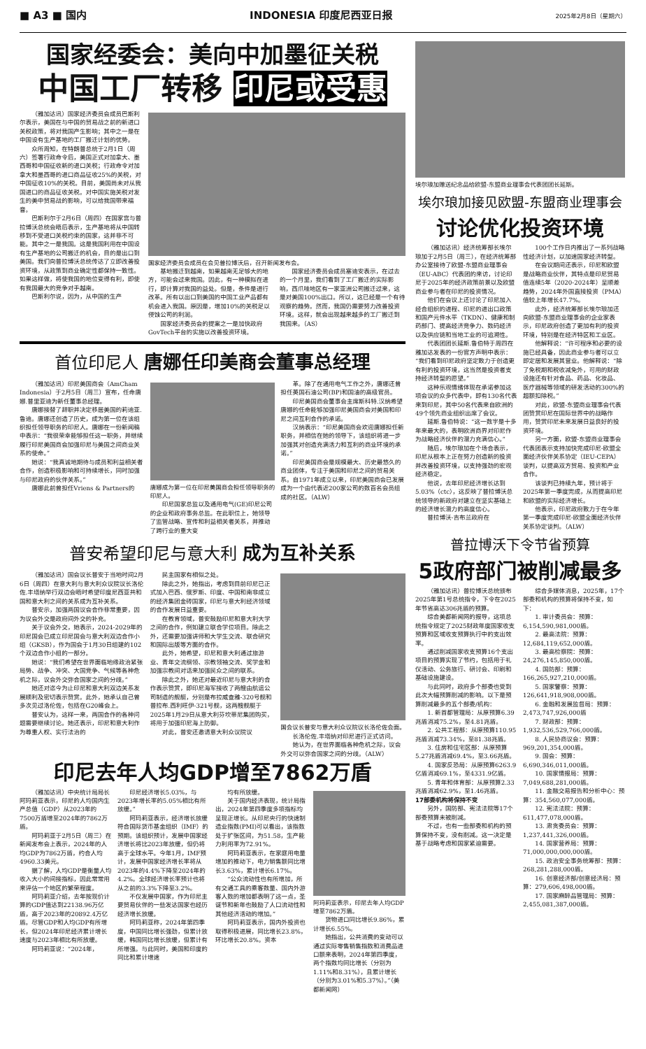■ A3 ■ 国内 INDONESIA 印度尼西亚日报 2025年2月8日（星期六）
国家经委会：美向中加墨征关税
中国工厂转移 印尼或受惠
（雅加达讯）国家经济委员会成员巴斯利尔表示，美国在与中国的贸易战之前的新进口关税政策，将对我国产生影响；其中之一是在中国设有生产基地的工厂搬迁计划的优势。
众所周知，在特朗普总统于2月1日（周六）签署行政命令后，美国正式对加拿大、墨西哥和中国征收新的进口关税；行政命令对加拿大和墨西哥的进口商品征收25%的关税，对中国征收10%的关税。目前，美国尚未对从我国进口的商品征收关税。对中国实施关税对发生的美中贸易战的影响，可以给我国带来福音。
巴斯利尔于2月6日（周四）在国家宫与普拉博沃总统会晤后表示，生产基地将从中国转移到不受进口关税约束的国家，这并非不可能。其中之一是我国。这是我国利用在中国设有生产基地的公司搬迁的机会，目的是出口到美国。我们向普拉博沃总统传达了立即改善投资环境，从政策到商业确定性都保持一致性。如果这样做，将使我国的地位变得有利，即使有我国最大的竞争对手越南。
巴斯利尔说，因为，从中国的生产
国家经济委员会成员在会见普拉博沃后，召开新闻发布会。
基地搬迁到越南，如果越南无足够大的地方，可能会过来我国。因此，有一种模拟在进行，即计算对我国的益处。但是，条件是进行改革。所有以出口到美国的中国工业产品都有机会进入我国。原因是，增加10%的关税足以侵蚀公司的利润。
国家经济委员会的提案之一是加快政府GovTech平台的实施以改善投资环境。
国家经济委员会成员塞迪安表示，在过去的一个月里，我们看到了工厂搬迁的实际影响，西爪哇地区有一家亚洲公司搬迁过来，这是对美国100%出口。所以，这已经是一个有待观察的趋势。然而，我国仍需要努力改善投资环境。这样，就会出现越来越多的工厂搬迁到我国来。（AS）
首位印尼人 唐娜任印美商会董事总经理
（雅加达讯）印尼美国商会（AmCham Indonesia）于2月5日（周三）宣布，任命唐娜.普里亚迪为新任董事总经理。
唐娜接替了辞职并决定移居美国的莉迪亚.鲁迪。唐娜还创造了历史，成为第一位在该组织担任领导职务的印尼人。唐娜在一份新闻稿中表示：“我很荣幸能够担任这一职务，并继续履行印尼美国商会加强印尼与美国之间商业关系的使命。”
她说：“我真诚地期待与成员和利益相关者合作，创造积极影响和可持续增长，同时加强与印尼政府的伙伴关系。”
唐娜此前曾担任Vriens & Partners的
唐娜成为第一位在印尼美国商会担任领导职务的印尼人。
印尼国家总监以及通用电气(GE)印尼公司的企业和政府事务总监。在此职位上，她领导了监管战略、宣传和利益相关者关系，并推动了跨行业的重大变
革。除了在通用电气工作之外，唐娜还曾担任英国石油公司(BP)和国油的高级官员。
印尼美国商会董事会主席斯科特.汉纳希望唐娜的任命能够加强印尼美国商会对美国和印尼之间互利合作的承诺。
汉纳表示：“印尼美国商会欢迎唐娜担任新职务，并相信在她的领导下，该组织将进一步加强其对创造充满活力和互利的商业环境的承诺。”
印尼美国商会是规模最大、历史最悠久的商业团体，专注于美国和印尼之间的贸易关系。自1971年成立以来，印尼美国商会已发展成为一个由代表近200家公司的数百名会员组成的社区。（ALW）
普安希望印尼与意大利 成为互补关系
（雅加达讯）国会议长普安于当地时间2月6日（周四）在意大利与意大利众议院议长洛伦佐.丰塔纳举行双边会晤时希望印度尼西亚共和国和意大利之间的关系成为互补关系。
普安示，加强两国议会合作非常重要，因为议会外交是政府间外交的补充。
关于议会外交，她表示，2024-2029年的印尼国会已成立印尼国会与意大利双边合作小组（GKSB），作为国会于1月30日组建的102个双边合作小组的一部分。
她说：“我们希望在世界面临地缘政治紧张局势、战争、冲突、大国竞争、气候等各种危机之际，议会外交弥合国家之间的分歧。”
她还对迄今为止印尼和意大利双边关系发展顺利及密切表示赞赏。此外，她承认自己曾多次见过洛伦佐，包括在G20峰会上。
普安认为，这样一来，两国合作的各种问题需要继续讨论。她还表示，印尼和意大利作为尊重人权、实行法治的
民主国家有相似之处。
除此之外，她指出，考虑到目前印尼已正式加入巴西、俄罗斯、印度、中国和南非成立的经济集团金砖国家，印尼与意大利经济领域的合作发展日益重要。
在教育领域，普安鼓励印尼和意大利大学之间的合作，例如建立联合学位项目。除此之外，还需要加强讲师和大学生交流、联合研究和国际出版等方面的合作。
此外，她希望，印尼和意大利通过旅游业、青年交流纲领、宗教领袖交流、奖学金和加强宗教间对话来加强民众之间的联系。
除此之外，她还对最近印尼与意大利的合作表示赞赏，即印尼海军接收了两艘由航运公司制造的舰艇，分别是布拉威查雅-320号舰和普拉布.西利旺伊-321号舰，这两艘舰艇于2025年1月29日从意大利芬坎蒂尼集团购买，将用于加强印尼海上防御。
对此，普安还邀请意大利众议院议
国会议长普安与意大利众议院议长洛伦佐会面。
长洛伦佐.丰塔纳对印尼进行正式访问。
她认为，在世界面临各种危机之际，议会外交可以弥合国家之间的分歧。（ALW）
印尼去年人均GDP增至7862万盾
（雅加达讯）中央统计局局长阿玛莉亚表示，印尼的人均国内生产总值（GDP）从2023年的7500万盾增至2024年的7862万盾。
阿玛莉亚于2月5日（周三）在新闻发布会上表示，2024年的人均GDP为7862万盾，约合人均4960.33美元。
据了解，人均GDP是衡量人均收入大小的间接指标，因此常常用来评估一个地区的繁荣程度。
阿玛莉亚介绍，去年按现价计算的GDP值达到22138.96万亿盾，高于2023年的20892.4万亿盾。尽管GDP和人均GDP有所增长，但2024年印尼经济累计增长速度与2023年相比有所放缓。
阿玛莉亚说：“2024年，
印尼经济增长5.03%，与2023年增长率的5.05%相比有所放缓。”
阿玛莉亚表示，经济增长放缓符合国际货币基金组织（IMF）的预期。该组织预计，发展中国家经济增长将比2023年放缓，但仍将高于全球水平。今年1月，IMF预计，发展中国家经济增长率将从2023年的4.4%下降至2024年的4.2%。全球经济增长率预计也将从之前的3.3%下降至3.2%。
不仅发展中国家，作为印尼主要贸易伙伴的一些发达国家也经历经济增长放缓。
阿玛莉亚称，2024年第四季度，中国同比增长强劲，但累计放缓，韩国同比增长放缓，但累计有所增强。与此同时，美国和印度的同比和累计增速
均有所放缓。
关于国内经济表现，统计局指出，2024年第四季度多项指标均呈现正增长。从印尼央行的快速制造业指数(PMI)可以看出，该指数处于扩张区间，为51.58，生产能力利用率为72.91%。
阿玛莉亚表示，在家庭用电量增加的推动下，电力销售额同比增长3.63%，累计增长6.17%。
“公众流动性也有所增加，所有交通工具的乘客数量、国内外游客人数的增加都表明了这一点，圣诞节和新年也鼓励了人口流动性和其他经济活动的增加。”
阿玛莉亚表示，国内外投资也取得积极进展，同比增长23.8%，环比增长20.8%。资本
阿玛莉亚表示，印尼去年人均GDP增至7862万盾。
货物进口同比增长9.86%，累计增长6.55%。
她指出，公共消费的变动可以通过实际零售销售指数和消费品进口额来表明，2024年第四季度，两个指数均同比增长（分别为1.11%和8.31%），且累计增长（分别为3.01%和5.37%）。”（美都新闻网）
埃尔琅加赠送纪念品给欧盟-东盟商业理事会代表团团长延斯。
埃尔琅加接见欧盟-东盟商业理事会
讨论优化投资环境
（雅加达讯）经济统筹部长埃尔琅加于2月5日（周三），在经济统筹部办公室接待了欧盟-东盟商业理事会（EU-ABC）代表团的来访，讨论印尼于2025年的经济政策前景以及欧盟商业参与者在印尼的投资情况。
他们在会议上还讨论了印尼加入经合组织的进程、印尼的进出口政策和国产元件水平（TKDN）、健康和制药部门、提高经济竞争力、数码经济以及供应链和当地工业的可追溯性。
代表团团长延斯.鲁伯特于周四在雅加达发表的一份官方声明中表示：“我们看到印尼政府坚定致力于创造更有利的投资环境，这当然是投资者支持经济转型的愿望。”
这种乐观情绪体现在承诺参加这项会议的众多代表中，即有130名代表来到印尼，其中50名代表来自欧洲的49个领先商业组织出席了会议。
延斯.鲁伯特说：“这一数字是十多年来最大的，表明欧洲商界对印尼作为战略经济伙伴的潜力充满信心。”
随后，埃尔琅加在个场合表示，印尼从根本上正在努力创造新的投资并改善投资环境，以支持强劲的宏观经济稳定。
他说，去年印尼经济增长达到5.03%（ctc），这反映了普拉博沃总统领导的新政府对建立在坚实基础上的经济增长潜力的高度信心。
普拉博沃-吉布兰政府在
100个工作日内推出了一系列战略性经济计划，以加速国家经济转型。
在会议期间还表示，印尼和欧盟是战略商业伙伴，其特点是印尼贸易值连续5年（2020-2024年）呈顺差趋势，2024年外国直接投资（PMA）值较上年增长47.7%。
此外，经济统筹部长埃尔琅加还向欧盟-东盟商业理事会的企业家表示，印尼政府创造了更加有利的投资环境，特别是在经济特区和工业区。
他解释说：“许可程序和必要的设施已经具备，因此商业参与者可以立即定居和发展其营业。他解释说：“除了免税期和税收减免外，可用的财政设施还有针对食品、药品、化妆品、医疗器械等领域的研发活动的300%的超额扣除税。”
对此，欧盟-东盟商业理事会代表团赞赏印尼在国际世界中的战略作用，赞赏印尼未来发展日益良好的投资环境。
另一方面，欧盟-东盟商业理事会代表团表示支持加快完成印尼-欧盟全面经济伙伴关系协定（IEU-CEPA）谈判，以提高双方贸易、投资和产业合作。
该谈判已持续九年，预计将于2025年第一季度完成，从而提高印尼和欧盟的实际经济增长。
他表示，印尼政府致力于在今年第一季度完成印尼-欧盟全面经济伙伴关系协定谈判。（ALW）
普拉博沃下令节省预算
5政府部门被削减最多
（雅加达讯）普拉博沃总统颁布2025年第1号总统指令，下令在2025年节省高达306兆盾的预算。
综合美都新闻网的报导，这项总统指令规定了2025财政年度国家收支预算和区域收支预算执行中的支出效率。
通过削减国家收支预算16个支出项目的预算实现了节约，包括用于礼仪活动、公务旅行、研讨会、印刷和基础设施建设。
与此同时，政府多个部委也受到此次大幅预算削减的影响。以下是预算削减最多的五个部委/机构：
1. 新首都管理局：从原预算6.39兆盾消减75.2%，至4.81兆盾。
2. 公共工程部：从原预算110.95兆盾消减73.34%，至81.38兆盾。
3. 住房和住宅区部：从原预算5.27兆盾消减69.4%，至3.66兆盾。
4. 国家反恐局：从原预算6263.9亿盾消减69.1%，至4331.9亿盾。
5. 青年和体育部：从原预算2.33兆盾消减62.9%，至1.46兆盾。
17部委机构将保持不变
另外，国防部、宪法法院等17个部委预算未被削减。
不过，也有一些部委和机构的预算保持不变，没有削减。这一决定是基于战略考虑和国家紧迫需要。
综合多媒体消息，2025年，17个部委和机构的预算将保持不变，如下：
1. 审计委员会：预算：6,154,590,981,000盾。
2. 最高法院：预算：12,684,119,652,000盾。
3. 最高检察院：预算：24,276,145,850,000盾。
4. 国防部：预算：166,265,927,210,000盾。
5. 国家警察：预算：126,641,918,908,000盾。
6. 金融和发展监督局：预算：2,473,747,926,000盾
7. 财政部：预算：1,932,536,529,766,000盾。
8. 人民协商议会：预算：969,201,354,000盾。
9. 国会：预算：6,690,346,011,000盾。
10. 国家情报局：预算：7,049,688,281,000盾。
11. 金融交易报告和分析中心：预算：354,560,077,000盾。
12. 宪法法院：预算：611,477,078,000盾。
13. 肃贪委员会：预算：1,237,441,326,000盾。
14. 国家营养局：预算：71,000,000,000,000盾。
15. 政治安全事务统筹部：预算：268,281,288,000盾。
16. 创意经济部/创意经济局：预算：279,606,498,000盾。
17. 国家麻醉品管理局：预算：2,455,081,387,000盾。